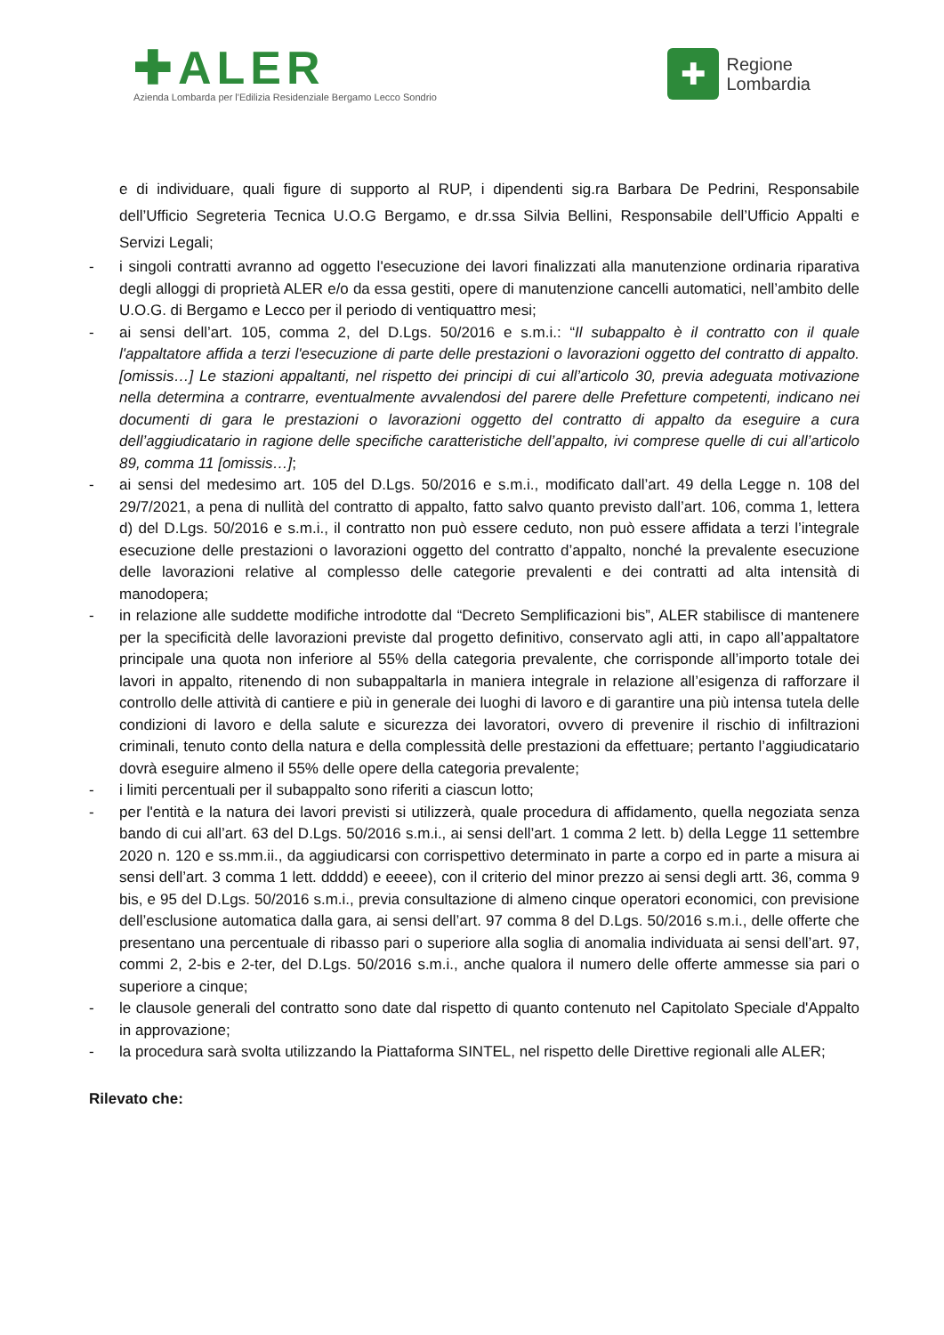✚ALER
Azienda Lombarda per l'Edilizia Residenziale Bergamo Lecco Sondrio
✚
Regione
Lombardia
e di individuare, quali figure di supporto al RUP, i dipendenti sig.ra Barbara De Pedrini, Responsabile dell’Ufficio Segreteria Tecnica U.O.G Bergamo, e dr.ssa Silvia Bellini, Responsabile dell’Ufficio Appalti e Servizi Legali;
- i singoli contratti avranno ad oggetto l'esecuzione dei lavori finalizzati alla manutenzione ordinaria riparativa degli alloggi di proprietà ALER e/o da essa gestiti, opere di manutenzione cancelli automatici, nell’ambito delle U.O.G. di Bergamo e Lecco per il periodo di ventiquattro mesi;
- ai sensi dell’art. 105, comma 2, del D.Lgs. 50/2016 e s.m.i.: “Il subappalto è il contratto con il quale l'appaltatore affida a terzi l'esecuzione di parte delle prestazioni o lavorazioni oggetto del contratto di appalto. [omissis…] Le stazioni appaltanti, nel rispetto dei principi di cui all’articolo 30, previa adeguata motivazione nella determina a contrarre, eventualmente avvalendosi del parere delle Prefetture competenti, indicano nei documenti di gara le prestazioni o lavorazioni oggetto del contratto di appalto da eseguire a cura dell’aggiudicatario in ragione delle specifiche caratteristiche dell’appalto, ivi comprese quelle di cui all’articolo 89, comma 11 [omissis…];
- ai sensi del medesimo art. 105 del D.Lgs. 50/2016 e s.m.i., modificato dall’art. 49 della Legge n. 108 del 29/7/2021, a pena di nullità del contratto di appalto, fatto salvo quanto previsto dall’art. 106, comma 1, lettera d) del D.Lgs. 50/2016 e s.m.i., il contratto non può essere ceduto, non può essere affidata a terzi l’integrale esecuzione delle prestazioni o lavorazioni oggetto del contratto d’appalto, nonché la prevalente esecuzione delle lavorazioni relative al complesso delle categorie prevalenti e dei contratti ad alta intensità di manodopera;
- in relazione alle suddette modifiche introdotte dal “Decreto Semplificazioni bis”, ALER stabilisce di mantenere per la specificità delle lavorazioni previste dal progetto definitivo, conservato agli atti, in capo all’appaltatore principale una quota non inferiore al 55% della categoria prevalente, che corrisponde all’importo totale dei lavori in appalto, ritenendo di non subappaltarla in maniera integrale in relazione all’esigenza di rafforzare il controllo delle attività di cantiere e più in generale dei luoghi di lavoro e di garantire una più intensa tutela delle condizioni di lavoro e della salute e sicurezza dei lavoratori, ovvero di prevenire il rischio di infiltrazioni criminali, tenuto conto della natura e della complessità delle prestazioni da effettuare; pertanto l’aggiudicatario dovrà eseguire almeno il 55% delle opere della categoria prevalente;
- i limiti percentuali per il subappalto sono riferiti a ciascun lotto;
- per l'entità e la natura dei lavori previsti si utilizzerà, quale procedura di affidamento, quella negoziata senza bando di cui all’art. 63 del D.Lgs. 50/2016 s.m.i., ai sensi dell’art. 1 comma 2 lett. b) della Legge 11 settembre 2020 n. 120 e ss.mm.ii., da aggiudicarsi con corrispettivo determinato in parte a corpo ed in parte a misura ai sensi dell’art. 3 comma 1 lett. ddddd) e eeeee), con il criterio del minor prezzo ai sensi degli artt. 36, comma 9 bis, e 95 del D.Lgs. 50/2016 s.m.i., previa consultazione di almeno cinque operatori economici, con previsione dell’esclusione automatica dalla gara, ai sensi dell’art. 97 comma 8 del D.Lgs. 50/2016 s.m.i., delle offerte che presentano una percentuale di ribasso pari o superiore alla soglia di anomalia individuata ai sensi dell’art. 97, commi 2, 2-bis e 2-ter, del D.Lgs. 50/2016 s.m.i., anche qualora il numero delle offerte ammesse sia pari o superiore a cinque;
- le clausole generali del contratto sono date dal rispetto di quanto contenuto nel Capitolato Speciale d'Appalto in approvazione;
- la procedura sarà svolta utilizzando la Piattaforma SINTEL, nel rispetto delle Direttive regionali alle ALER;
Rilevato che: